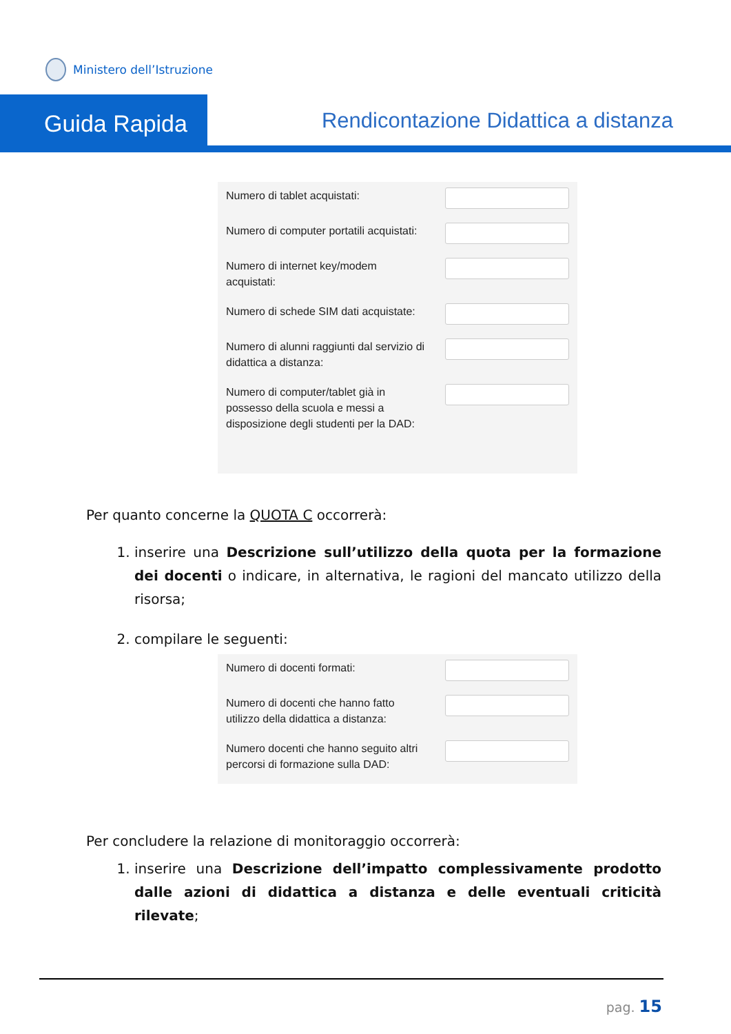Ministero dell’Istruzione
Guida Rapida
Rendicontazione Didattica a distanza
Numero di tablet acquistati:
Numero di computer portatili acquistati:
Numero di internet key/modem acquistati:
Numero di schede SIM dati acquistate:
Numero di alunni raggiunti dal servizio di didattica a distanza:
Numero di computer/tablet già in possesso della scuola e messi a disposizione degli studenti per la DAD:
Per quanto concerne la QUOTA C occorrerà:
1. inserire una Descrizione sull’utilizzo della quota per la formazione dei docenti o indicare, in alternativa, le ragioni del mancato utilizzo della risorsa;
2. compilare le seguenti:
Numero di docenti formati:
Numero di docenti che hanno fatto utilizzo della didattica a distanza:
Numero docenti che hanno seguito altri percorsi di formazione sulla DAD:
Per concludere la relazione di monitoraggio occorrerà:
1. inserire una Descrizione dell’impatto complessivamente prodotto dalle azioni di didattica a distanza e delle eventuali criticità rilevate;
pag. 15